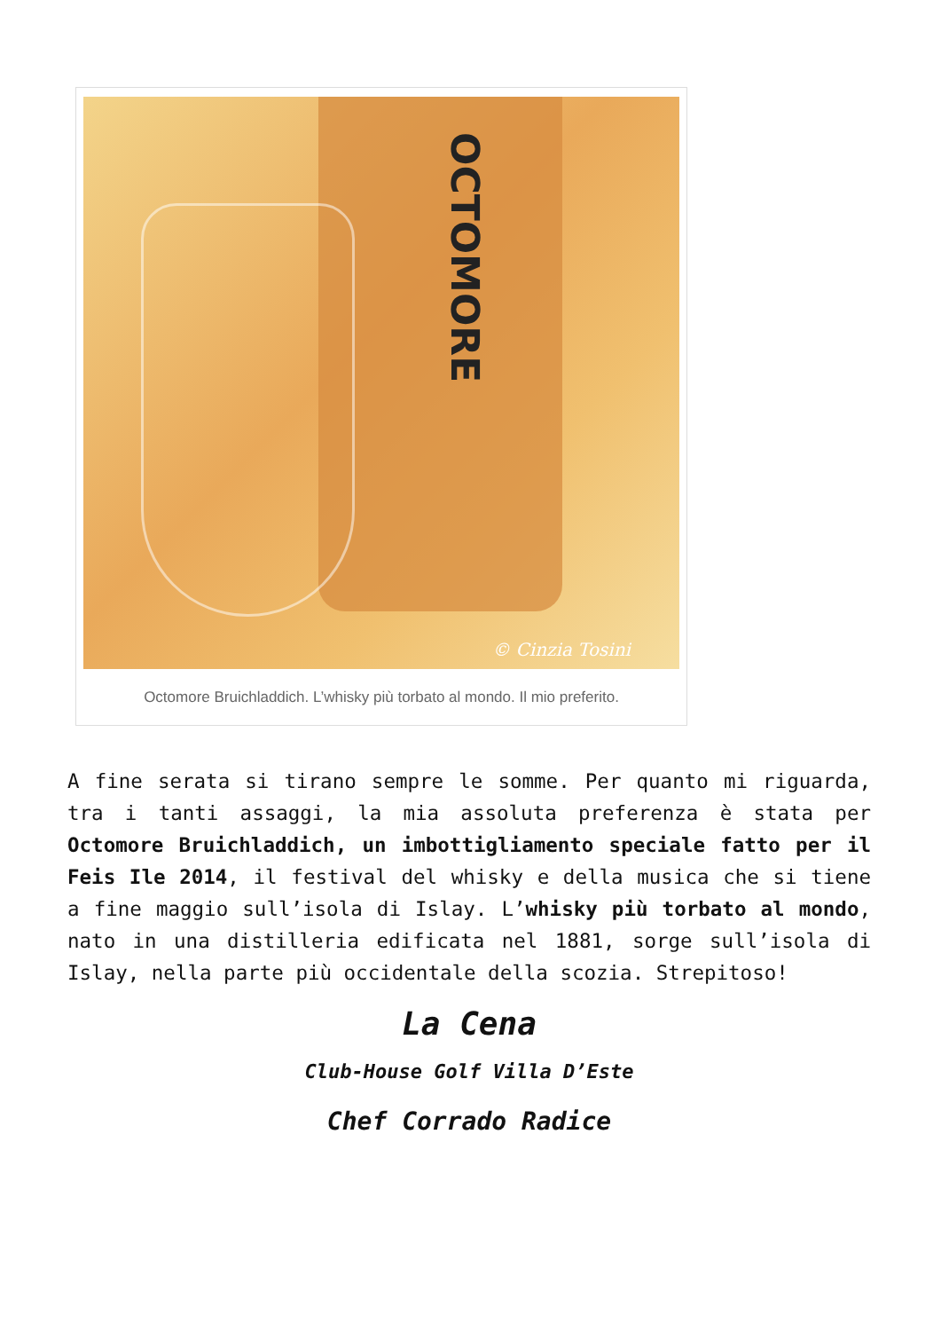OCTOMORE
© Cinzia Tosini
Octomore Bruichladdich. L’whisky più torbato al mondo. Il mio preferito.
A fine serata si tirano sempre le somme. Per quanto mi riguarda, tra i tanti assaggi, la mia assoluta preferenza è stata per Octomore Bruichladdich, un imbottigliamento speciale fatto per il Feis Ile 2014, il festival del whisky e della musica che si tiene a fine maggio sull’isola di Islay. L’whisky più torbato al mondo, nato in una distilleria edificata nel 1881, sorge sull’isola di Islay, nella parte più occidentale della scozia. Strepitoso!
La Cena
Club-House Golf Villa D’Este
Chef Corrado Radice